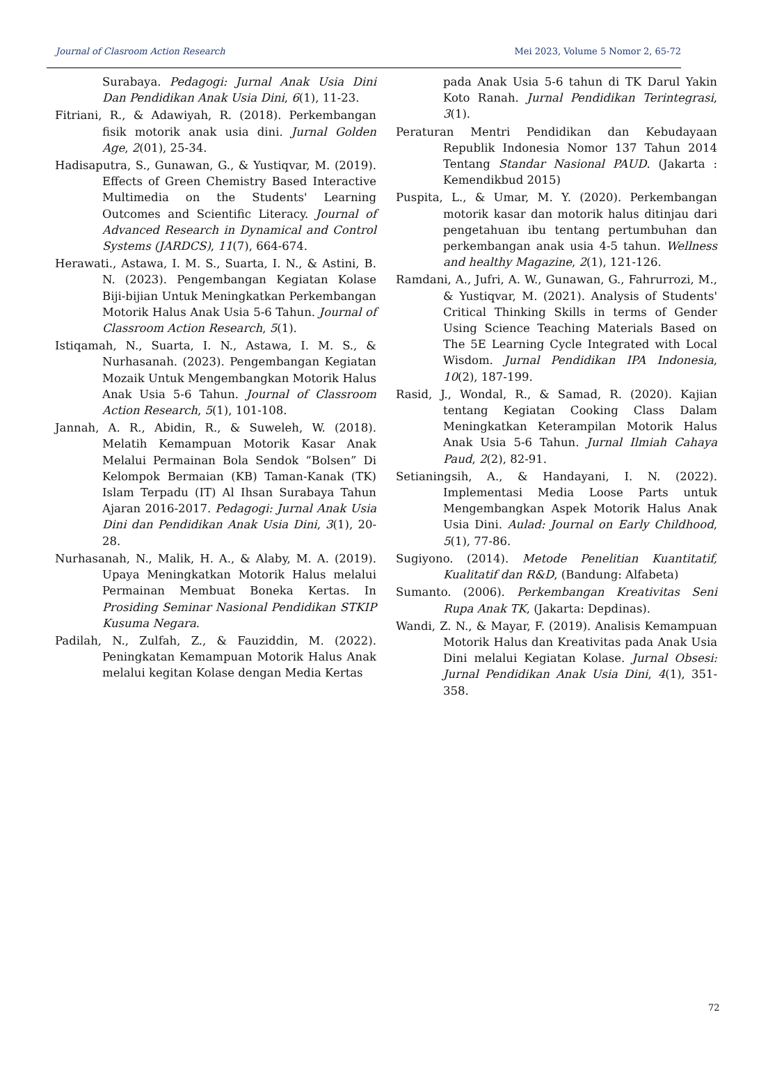Journal of Clasroom Action Research Mei 2023, Volume 5 Nomor 2, 65-72
Surabaya. Pedagogi: Jurnal Anak Usia Dini Dan Pendidikan Anak Usia Dini, 6(1), 11-23.
Fitriani, R., & Adawiyah, R. (2018). Perkembangan fisik motorik anak usia dini. Jurnal Golden Age, 2(01), 25-34.
Hadisaputra, S., Gunawan, G., & Yustiqvar, M. (2019). Effects of Green Chemistry Based Interactive Multimedia on the Students' Learning Outcomes and Scientific Literacy. Journal of Advanced Research in Dynamical and Control Systems (JARDCS), 11(7), 664-674.
Herawati., Astawa, I. M. S., Suarta, I. N., & Astini, B. N. (2023). Pengembangan Kegiatan Kolase Biji-bijian Untuk Meningkatkan Perkembangan Motorik Halus Anak Usia 5-6 Tahun. Journal of Classroom Action Research, 5(1).
Istiqamah, N., Suarta, I. N., Astawa, I. M. S., & Nurhasanah. (2023). Pengembangan Kegiatan Mozaik Untuk Mengembangkan Motorik Halus Anak Usia 5-6 Tahun. Journal of Classroom Action Research, 5(1), 101-108.
Jannah, A. R., Abidin, R., & Suweleh, W. (2018). Melatih Kemampuan Motorik Kasar Anak Melalui Permainan Bola Sendok “Bolsen” Di Kelompok Bermaian (KB) Taman-Kanak (TK) Islam Terpadu (IT) Al Ihsan Surabaya Tahun Ajaran 2016-2017. Pedagogi: Jurnal Anak Usia Dini dan Pendidikan Anak Usia Dini, 3(1), 20-28.
Nurhasanah, N., Malik, H. A., & Alaby, M. A. (2019). Upaya Meningkatkan Motorik Halus melalui Permainan Membuat Boneka Kertas. In Prosiding Seminar Nasional Pendidikan STKIP Kusuma Negara.
Padilah, N., Zulfah, Z., & Fauziddin, M. (2022). Peningkatan Kemampuan Motorik Halus Anak melalui kegitan Kolase dengan Media Kertas
pada Anak Usia 5-6 tahun di TK Darul Yakin Koto Ranah. Jurnal Pendidikan Terintegrasi, 3(1).
Peraturan Mentri Pendidikan dan Kebudayaan Republik Indonesia Nomor 137 Tahun 2014 Tentang Standar Nasional PAUD. (Jakarta : Kemendikbud 2015)
Puspita, L., & Umar, M. Y. (2020). Perkembangan motorik kasar dan motorik halus ditinjau dari pengetahuan ibu tentang pertumbuhan dan perkembangan anak usia 4-5 tahun. Wellness and healthy Magazine, 2(1), 121-126.
Ramdani, A., Jufri, A. W., Gunawan, G., Fahrurrozi, M., & Yustiqvar, M. (2021). Analysis of Students' Critical Thinking Skills in terms of Gender Using Science Teaching Materials Based on The 5E Learning Cycle Integrated with Local Wisdom. Jurnal Pendidikan IPA Indonesia, 10(2), 187-199.
Rasid, J., Wondal, R., & Samad, R. (2020). Kajian tentang Kegiatan Cooking Class Dalam Meningkatkan Keterampilan Motorik Halus Anak Usia 5-6 Tahun. Jurnal Ilmiah Cahaya Paud, 2(2), 82-91.
Setianingsih, A., & Handayani, I. N. (2022). Implementasi Media Loose Parts untuk Mengembangkan Aspek Motorik Halus Anak Usia Dini. Aulad: Journal on Early Childhood, 5(1), 77-86.
Sugiyono. (2014). Metode Penelitian Kuantitatif, Kualitatif dan R&D, (Bandung: Alfabeta)
Sumanto. (2006). Perkembangan Kreativitas Seni Rupa Anak TK, (Jakarta: Depdinas).
Wandi, Z. N., & Mayar, F. (2019). Analisis Kemampuan Motorik Halus dan Kreativitas pada Anak Usia Dini melalui Kegiatan Kolase. Jurnal Obsesi: Jurnal Pendidikan Anak Usia Dini, 4(1), 351-358.
72